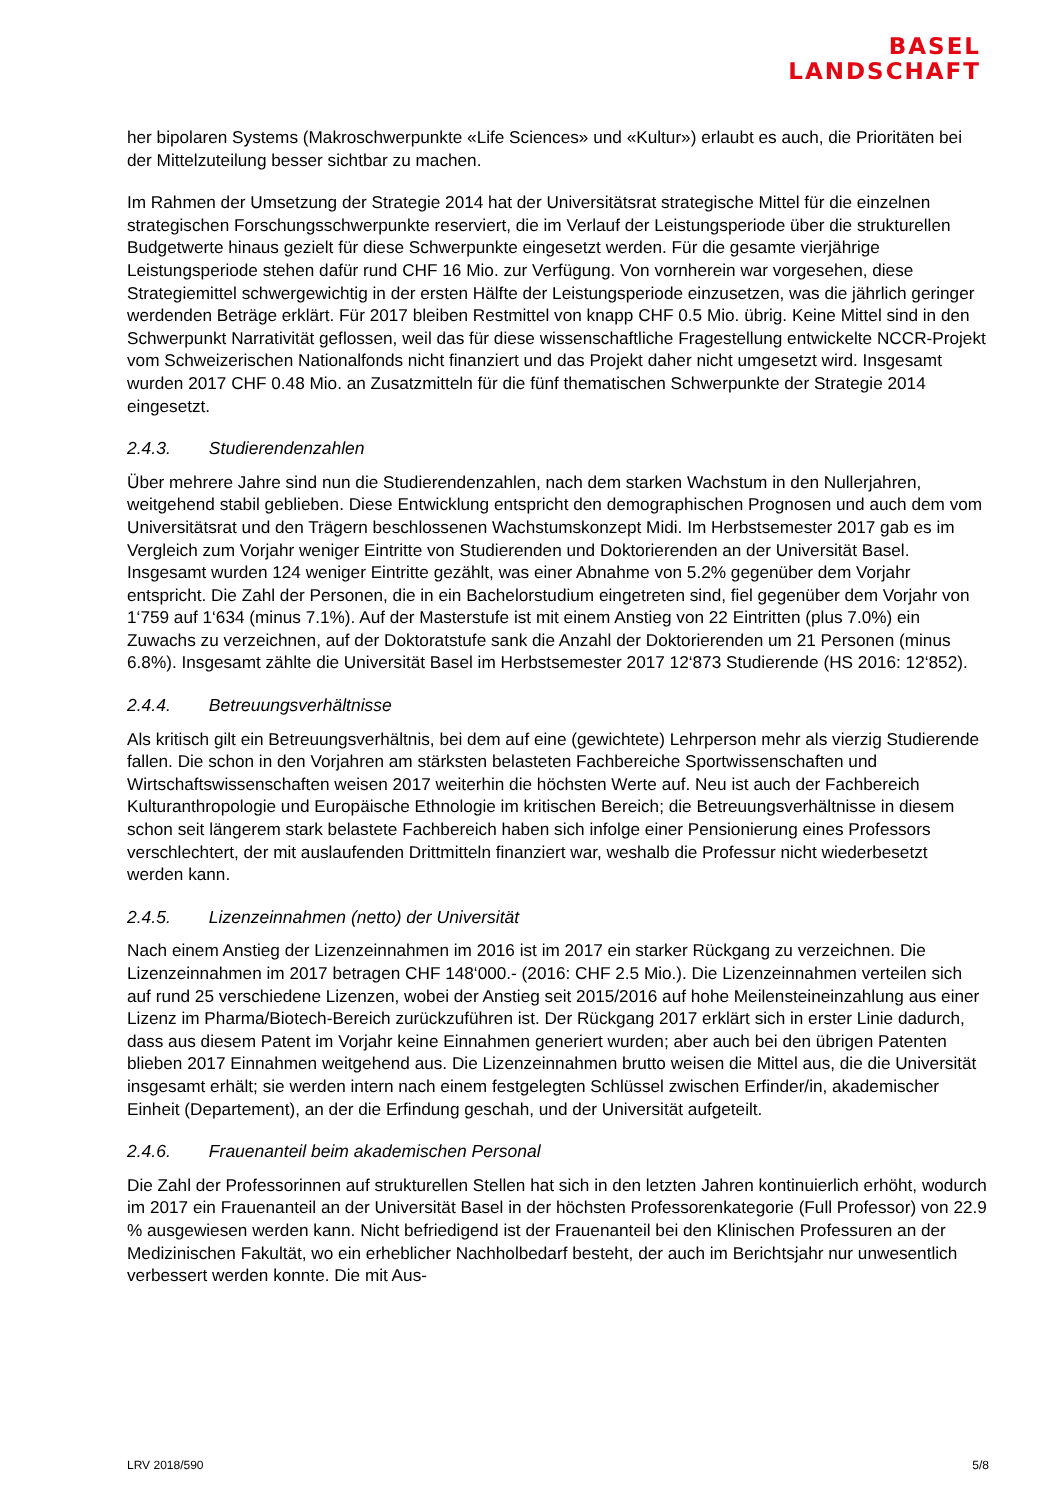BASEL
LANDSCHAFT
her bipolaren Systems (Makroschwerpunkte «Life Sciences» und «Kultur») erlaubt es auch, die Prioritäten bei der Mittelzuteilung besser sichtbar zu machen.
Im Rahmen der Umsetzung der Strategie 2014 hat der Universitätsrat strategische Mittel für die einzelnen strategischen Forschungsschwerpunkte reserviert, die im Verlauf der Leistungsperiode über die strukturellen Budgetwerte hinaus gezielt für diese Schwerpunkte eingesetzt werden. Für die gesamte vierjährige Leistungsperiode stehen dafür rund CHF 16 Mio. zur Verfügung. Von vornherein war vorgesehen, diese Strategiemittel schwergewichtig in der ersten Hälfte der Leistungsperiode einzusetzen, was die jährlich geringer werdenden Beträge erklärt. Für 2017 bleiben Restmittel von knapp CHF 0.5 Mio. übrig. Keine Mittel sind in den Schwerpunkt Narrativität geflossen, weil das für diese wissenschaftliche Fragestellung entwickelte NCCR-Projekt vom Schweizerischen Nationalfonds nicht finanziert und das Projekt daher nicht umgesetzt wird. Insgesamt wurden 2017 CHF 0.48 Mio. an Zusatzmitteln für die fünf thematischen Schwerpunkte der Strategie 2014 eingesetzt.
2.4.3. Studierendenzahlen
Über mehrere Jahre sind nun die Studierendenzahlen, nach dem starken Wachstum in den Nullerjahren, weitgehend stabil geblieben. Diese Entwicklung entspricht den demographischen Prognosen und auch dem vom Universitätsrat und den Trägern beschlossenen Wachstumskonzept Midi. Im Herbstsemester 2017 gab es im Vergleich zum Vorjahr weniger Eintritte von Studierenden und Doktorierenden an der Universität Basel. Insgesamt wurden 124 weniger Eintritte gezählt, was einer Abnahme von 5.2% gegenüber dem Vorjahr entspricht. Die Zahl der Personen, die in ein Bachelorstudium eingetreten sind, fiel gegenüber dem Vorjahr von 1‘759 auf 1‘634 (minus 7.1%). Auf der Masterstufe ist mit einem Anstieg von 22 Eintritten (plus 7.0%) ein Zuwachs zu verzeichnen, auf der Doktoratstufe sank die Anzahl der Doktorierenden um 21 Personen (minus 6.8%). Insgesamt zählte die Universität Basel im Herbstsemester 2017 12‘873 Studierende (HS 2016: 12‘852).
2.4.4. Betreuungsverhältnisse
Als kritisch gilt ein Betreuungsverhältnis, bei dem auf eine (gewichtete) Lehrperson mehr als vierzig Studierende fallen. Die schon in den Vorjahren am stärksten belasteten Fachbereiche Sportwissenschaften und Wirtschaftswissenschaften weisen 2017 weiterhin die höchsten Werte auf. Neu ist auch der Fachbereich Kulturanthropologie und Europäische Ethnologie im kritischen Bereich; die Betreuungsverhältnisse in diesem schon seit längerem stark belastete Fachbereich haben sich infolge einer Pensionierung eines Professors verschlechtert, der mit auslaufenden Drittmitteln finanziert war, weshalb die Professur nicht wiederbesetzt werden kann.
2.4.5. Lizenzeinnahmen (netto) der Universität
Nach einem Anstieg der Lizenzeinnahmen im 2016 ist im 2017 ein starker Rückgang zu verzeichnen. Die Lizenzeinnahmen im 2017 betragen CHF 148‘000.- (2016: CHF 2.5 Mio.). Die Lizenzeinnahmen verteilen sich auf rund 25 verschiedene Lizenzen, wobei der Anstieg seit 2015/2016 auf hohe Meilensteineinzahlung aus einer Lizenz im Pharma/Biotech-Bereich zurückzuführen ist. Der Rückgang 2017 erklärt sich in erster Linie dadurch, dass aus diesem Patent im Vorjahr keine Einnahmen generiert wurden; aber auch bei den übrigen Patenten blieben 2017 Einnahmen weitgehend aus. Die Lizenzeinnahmen brutto weisen die Mittel aus, die die Universität insgesamt erhält; sie werden intern nach einem festgelegten Schlüssel zwischen Erfinder/in, akademischer Einheit (Departement), an der die Erfindung geschah, und der Universität aufgeteilt.
2.4.6. Frauenanteil beim akademischen Personal
Die Zahl der Professorinnen auf strukturellen Stellen hat sich in den letzten Jahren kontinuierlich erhöht, wodurch im 2017 ein Frauenanteil an der Universität Basel in der höchsten Professorenkategorie (Full Professor) von 22.9 % ausgewiesen werden kann. Nicht befriedigend ist der Frauenanteil bei den Klinischen Professuren an der Medizinischen Fakultät, wo ein erheblicher Nachholbedarf besteht, der auch im Berichtsjahr nur unwesentlich verbessert werden konnte. Die mit Aus-
LRV 2018/590 5/8